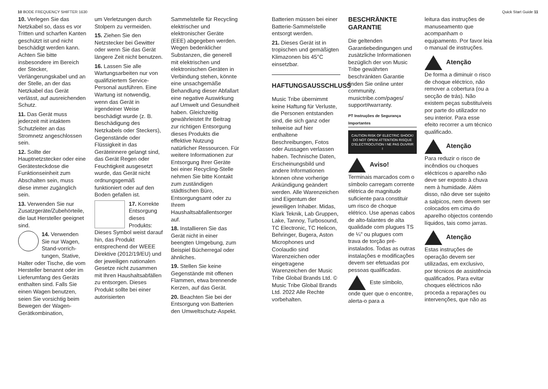10 BODE FREQUENCY SHIFTER 1630 Quick Start Guide 11
10. Verlegen Sie das Netzkabel so, dass es vor Tritten und scharfen Kanten geschützt ist und nicht beschädigt werden kann. Achten Sie bitte insbesondere im Bereich der Stecker, Verlängerungskabel und an der Stelle, an der das Netzkabel das Gerät verlässt, auf ausreichenden Schutz.
11. Das Gerät muss jederzeit mit intaktem Schutzleiter an das Stromnetz angeschlossen sein.
12. Sollte der Hauptnetzstecker oder eine Gerätesteckdose die Funktionseinheit zum Abschalten sein, muss diese immer zugänglich sein.
13. Verwenden Sie nur Zusatzgeräte/Zubehörteile, die laut Hersteller geeignet sind.
14. Verwenden Sie nur Wagen, Stand-vorrich-tungen, Stative, Halter oder Tische, die vom Hersteller benannt oder im Lieferumfang des Geräts enthalten sind. Falls Sie einen Wagen benutzen, seien Sie vorsichtig beim Bewegen der Wagen-Gerätkombination,
um Verletzungen durch Stolpern zu vermeiden.
15. Ziehen Sie den Netzstecker bei Gewitter oder wenn Sie das Gerät längere Zeit nicht benutzen.
16. Lassen Sie alle Wartungsarbeiten nur von qualifiziertem Service-Personal ausführen. Eine Wartung ist notwendig, wenn das Gerät in irgendeiner Weise beschädigt wurde (z. B. Beschädigung des Netzkabels oder Steckers), Gegenstände oder Flüssigkeit in das Geräteinnere gelangt sind, das Gerät Regen oder Feuchtigkeit ausgesetzt wurde, das Gerät nicht ordnungsgemäß funktioniert oder auf den Boden gefallen ist.
17. Korrekte Entsorgung dieses Produkts: Dieses Symbol weist darauf hin, das Produkt entsprechend der WEEE Direktive (2012/19/EU) und der jeweiligen nationalen Gesetze nicht zusammen mit Ihren Haushaltsabfällen zu entsorgen. Dieses Produkt sollte bei einer autorisierten
Sammelstelle für Recycling elektrischer und elektronischer Geräte (EEE) abgegeben werden. Wegen bedenklicher Substanzen, die generell mit elektrischen und elektronischen Geräten in Verbindung stehen, könnte eine unsachgemäße Behandlung dieser Abfallart eine negative Auswirkung auf Umwelt und Gesundheit haben. Gleichzeitig gewährleistet Ihr Beitrag zur richtigen Entsorgung dieses Produkts die effektive Nutzung natürlicher Ressourcen. Für weitere Informationen zur Entsorgung Ihrer Geräte bei einer Recycling-Stelle nehmen Sie bitte Kontakt zum zuständigen städtischen Büro, Entsorgungsamt oder zu Ihrem Haushaltsabfallentsorger auf.
18. Installieren Sie das Gerät nicht in einer beengten Umgebung, zum Beispiel Bücherregal oder ähnliches.
19. Stellen Sie keine Gegenstände mit offenen Flammen, etwa brennende Kerzen, auf das Gerät.
20. Beachten Sie bei der Entsorgung von Batterien den Umweltschutz-Aspekt.
Batterien müssen bei einer Batterie-Sammelstelle entsorgt werden.
21. Dieses Gerät ist in tropischen und gemäßigten Klimazonen bis 45°C einsetzbar.
HAFTUNGSAUSSCHLUSS
Music Tribe übernimmt keine Haftung für Verluste, die Personen entstanden sind, die sich ganz oder teilweise auf hier enthaltene Beschreibungen, Fotos oder Aussagen verlassen haben. Technische Daten, Erscheinungsbild und andere Informationen können ohne vorherige Ankündigung geändert werden. Alle Warenzeichen sind Eigentum der jeweiligen Inhaber. Midas, Klark Teknik, Lab Gruppen, Lake, Tannoy, Turbosound, TC Electronic, TC Helicon, Behringer, Bugera, Aston Microphones und Coolaudio sind Warenzeichen oder eingetragene Warenzeichen der Music Tribe Global Brands Ltd. © Music Tribe Global Brands Ltd. 2022 Alle Rechte vorbehalten.
BESCHRÄNKTE GARANTIE
Die geltenden Garantiebedingungen und zusätzliche Informationen bezüglich der von Music Tribe gewährten beschränkten Garantie finden Sie online unter community. musictribe.com/pages/ support#warranty.
PT Instruções de Segurança Importantes
CAUTION RISK OF ELECTRIC SHOCK! DO NOT OPEN! ATTENTION RISQUE D'ELECTROCUTION ! NE PAS OUVRIR !
Aviso!
Terminais marcados com o símbolo carregam corrente elétrica de magnitude suficiente para constituir um risco de choque elétrico. Use apenas cabos de alto-falantes de alta qualidade com plugues TS de ¼" ou plugues com trava de torção pré-instalados. Todas as outras instalações e modificações devem ser efetuadas por pessoas qualificadas.
Este símbolo, onde quer que o encontre, alerta-o para a
leitura das instruções de manuseamento que acompanham o equipamento. Por favor leia o manual de instruções.
Atenção
De forma a diminuir o risco de choque eléctrico, não remover a cobertura (ou a secção de trás). Não existem peças substituíveis por parte do utilizador no seu interior. Para esse efeito recorrer a um técnico qualificado.
Atenção
Para reduzir o risco de incêndios ou choques eléctricos o aparelho não deve ser exposto à chuva nem à humidade. Além disso, não deve ser sujeito a salpicos, nem devem ser colocados em cima do aparelho objectos contendo líquidos, tais como jarras.
Atenção
Estas instruções de operação devem ser utilizadas, em exclusivo, por técnicos de assistência qualificados. Para evitar choques eléctricos não proceda a reparações ou intervenções, que não as